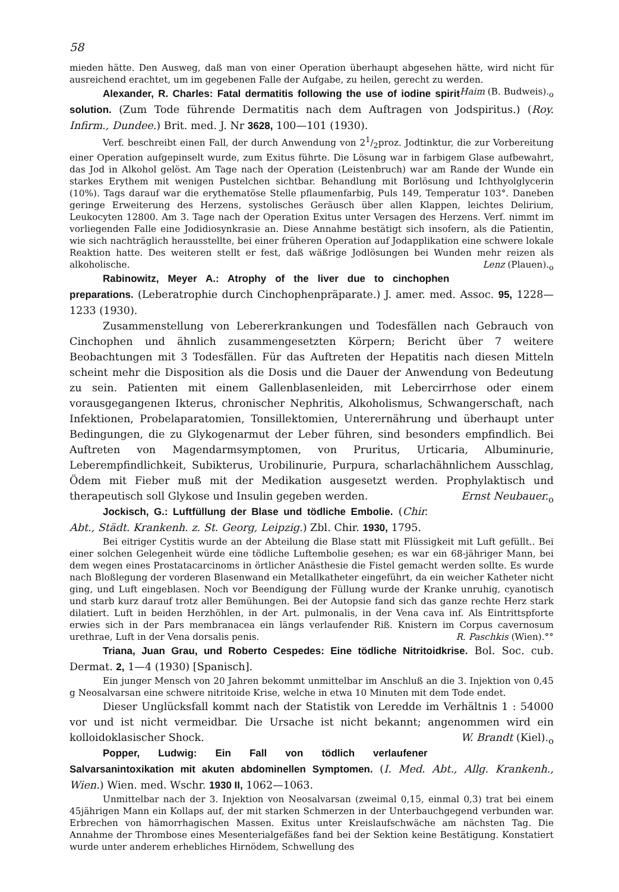58
mieden hätte. Den Ausweg, daß man von einer Operation überhaupt abgesehen hätte, wird nicht für ausreichend erachtet, um im gegebenen Falle der Aufgabe, zu heilen, gerecht zu werden. Haim (B. Budweis).<sub>o</sub>
Alexander, R. Charles: Fatal dermatitis following the use of iodine spirit solution. (Zum Tode führende Dermatitis nach dem Auftragen von Jodspiritus.) (Roy. Infirm., Dundee.) Brit. med. J. Nr 3628, 100—101 (1930).
Verf. beschreibt einen Fall, der durch Anwendung von 21/2proz. Jodtinktur, die zur Vorbereitung einer Operation aufgepinselt wurde, zum Exitus führte. Die Lösung war in farbigem Glase aufbewahrt, das Jod in Alkohol gelöst. Am Tage nach der Operation (Leistenbruch) war am Rande der Wunde ein starkes Erythem mit wenigen Pustelchen sichtbar. Behandlung mit Borlösung und Ichthyolglycerin (10%). Tags darauf war die erythematöse Stelle pflaumenfarbig, Puls 149, Temperatur 103°. Daneben geringe Erweiterung des Herzens, systolisches Geräusch über allen Klappen, leichtes Delirium, Leukocyten 12800. Am 3. Tage nach der Operation Exitus unter Versagen des Herzens. Verf. nimmt im vorliegenden Falle eine Jodidiosynkrasie an. Diese Annahme bestätigt sich insofern, als die Patientin, wie sich nachträglich herausstellte, bei einer früheren Operation auf Jodapplikation eine schwere lokale Reaktion hatte. Des weiteren stellt er fest, daß wäßrige Jodlösungen bei Wunden mehr reizen als alkoholische. Lenz (Plauen).<sub>o</sub>
Rabinowitz, Meyer A.: Atrophy of the liver due to cinchophen preparations. (Leberatrophie durch Cinchophenpräparate.) J. amer. med. Assoc. 95, 1228—1233 (1930).
Zusammenstellung von Lebererkrankungen und Todesfällen nach Gebrauch von Cinchophen und ähnlich zusammengesetzten Körpern; Bericht über 7 weitere Beobachtungen mit 3 Todesfällen. Für das Auftreten der Hepatitis nach diesen Mitteln scheint mehr die Disposition als die Dosis und die Dauer der Anwendung von Bedeutung zu sein. Patienten mit einem Gallenblasenleiden, mit Lebercirrhose oder einem vorausgegangenen Ikterus, chronischer Nephritis, Alkoholismus, Schwangerschaft, nach Infektionen, Probelaparatomien, Tonsillektomien, Unterernährung und überhaupt unter Bedingungen, die zu Glykogenarmut der Leber führen, sind besonders empfindlich. Bei Auftreten von Magendarmsymptomen, von Pruritus, Urticaria, Albuminurie, Leberempfindlichkeit, Subikterus, Urobilinurie, Purpura, scharlachähnlichem Ausschlag, Ödem mit Fieber muß mit der Medikation ausgesetzt werden. Prophylaktisch und therapeutisch soll Glykose und Insulin gegeben werden. Ernst Neubauer.<sub>o</sub>
Jockisch, G.: Luftfüllung der Blase und tödliche Embolie. (Chir. Abt., Städt. Krankenh. z. St. Georg, Leipzig.) Zbl. Chir. 1930, 1795.
Bei eitriger Cystitis wurde an der Abteilung die Blase statt mit Flüssigkeit mit Luft gefüllt.. Bei einer solchen Gelegenheit würde eine tödliche Luftembolie gesehen; es war ein 68-jähriger Mann, bei dem wegen eines Prostatacarcinoms in örtlicher Anästhesie die Fistel gemacht werden sollte. Es wurde nach Bloßlegung der vorderen Blasenwand ein Metallkatheter eingeführt, da ein weicher Katheter nicht ging, und Luft eingeblasen. Noch vor Beendigung der Füllung wurde der Kranke unruhig, cyanotisch und starb kurz darauf trotz aller Bemühungen. Bei der Autopsie fand sich das ganze rechte Herz stark dilatiert. Luft in beiden Herzhöhlen, in der Art. pulmonalis, in der Vena cava inf. Als Eintrittspforte erwies sich in der Pars membranacea ein längs verlaufender Riß. Knistern im Corpus cavernosum urethrae, Luft in der Vena dorsalis penis. R. Paschkis (Wien).°°
Triana, Juan Grau, und Roberto Cespedes: Eine tödliche Nitritoidkrise. Bol. Soc. cub. Dermat. 2, 1—4 (1930) [Spanisch].
Ein junger Mensch von 20 Jahren bekommt unmittelbar im Anschluß an die 3. Injektion von 0,45 g Neosalvarsan eine schwere nitritoide Krise, welche in etwa 10 Minuten mit dem Tode endet.
Dieser Unglücksfall kommt nach der Statistik von Leredde im Verhältnis 1 : 54000 vor und ist nicht vermeidbar. Die Ursache ist nicht bekannt; angenommen wird ein kolloidoklasischer Shock. W. Brandt (Kiel).<sub>o</sub>
Popper, Ludwig: Ein Fall von tödlich verlaufener Salvarsanintoxikation mit akuten abdominellen Symptomen. (I. Med. Abt., Allg. Krankenh., Wien.) Wien. med. Wschr. 1930 II, 1062—1063.
Unmittelbar nach der 3. Injektion von Neosalvarsan (zweimal 0,15, einmal 0,3) trat bei einem 45jährigen Mann ein Kollaps auf, der mit starken Schmerzen in der Unterbauchgegend verbunden war. Erbrechen von hämorrhagischen Massen. Exitus unter Kreislaufschwäche am nächsten Tag. Die Annahme der Thrombose eines Mesenterialgefäßes fand bei der Sektion keine Bestätigung. Konstatiert wurde unter anderem erhebliches Hirnödem, Schwellung des